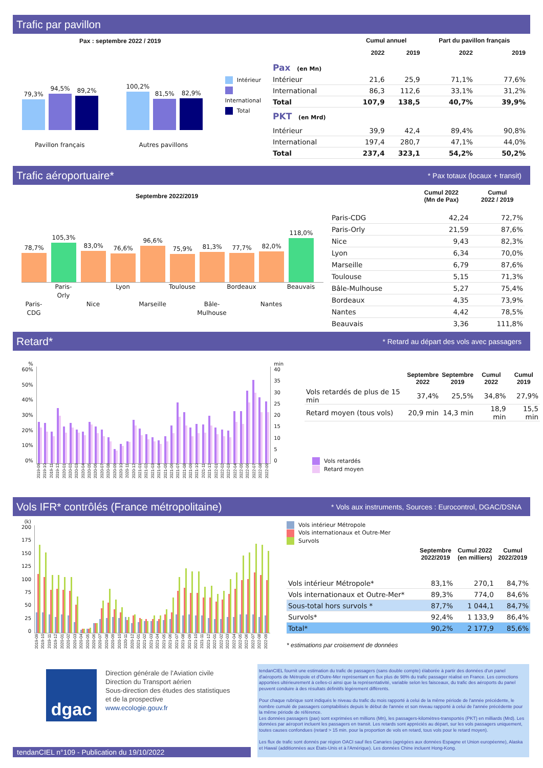Trafic par pavillon
Pax : septembre 2022 / 2019
79,3%
94,5%
89,2%
Pavillon français
100,2%
81,5%
82,9%
Autres pavillons
Intérieur
International
Total
| | Cumul annuel | | Part du pavillon français | |
| --- | --- | --- | --- | --- |
| | 2022 | 2019 | 2022 | 2019 |
| Pax (en Mn) | | | | |
| Intérieur | 21,6 | 25,9 | 71,1% | 77,6% |
| International | 86,3 | 112,6 | 33,1% | 31,2% |
| Total | 107,9 | 138,5 | 40,7% | 39,9% |
| PKT (en Mrd) | | | | |
| Intérieur | 39,9 | 42,4 | 89,4% | 90,8% |
| International | 197,4 | 280,7 | 47,1% | 44,0% |
| Total | 237,4 | 323,1 | 54,2% | 50,2% |
Trafic aéroportuaire*
* Pax totaux (locaux + transit)
Septembre 2022/2019
78,7%
105,3%
83,0%
76,6%
96,6%
75,9%
81,3%
77,7%
82,0%
118,0%
Paris-Orly Lyon Toulouse Bordeaux Beauvais Paris-CDG Nice Marseille Bâle-Mulhouse Nantes
| | Cumul 2022 (Mn de Pax) | Cumul 2022 / 2019 |
| --- | --- | --- |
| Paris-CDG | 42,24 | 72,7% |
| Paris-Orly | 21,59 | 87,6% |
| Nice | 9,43 | 82,3% |
| Lyon | 6,34 | 70,0% |
| Marseille | 6,79 | 87,6% |
| Toulouse | 5,15 | 71,3% |
| Bâle-Mulhouse | 5,27 | 75,4% |
| Bordeaux | 4,35 | 73,9% |
| Nantes | 4,42 | 78,5% |
| Beauvais | 3,36 | 111,8% |
Retard*
* Retard au départ des vols avec passagers
%
60%
50%
40%
30%
20%
10%
0%
min
40
35
30
25
20
15
10
5
0
2019-09 2019-10 2019-11 2019-12 2020-01 2020-02 2020-03 2020-04 2020-05 2020-06 2020-07 2020-08 2020-09 2020-10 2020-11 2020-12 2021-01 2021-02 2021-03 2021-04 2021-05 2021-06 2021-07 2021-08 2021-09 2021-10 2021-11 2021-12 2022-01 2022-02 2022-03 2022-04 2022-05 2022-06 2022-07 2022-08 2022-09
| | Septembre 2022 | Septembre 2019 | Cumul 2022 | Cumul 2019 |
| --- | --- | --- | --- | --- |
| Vols retardés de plus de 15 min | 37,4% | 25,5% | 34,8% | 27,9% |
| Retard moyen (tous vols) | 20,9 min | 14,3 min | 18,9 min | 15,5 min |
Vols retardés
Retard moyen
Vols IFR* contrôlés (France métropolitaine)
* Vols aux instruments, Sources : Eurocontrol, DGAC/DSNA
(k)
200
175
150
125
100
75
50
25
0
2019-09 2019-10 2019-11 2019-12 2020-01 2020-02 2020-03 2020-04 2020-05 2020-06 2020-07 2020-08 2020-09 2020-10 2020-11 2020-12 2021-01 2021-02 2021-03 2021-04 2021-05 2021-06 2021-07 2021-08 2021-09 2021-10 2021-11 2021-12 2022-01 2022-02 2022-03 2022-04 2022-05 2022-06 2022-07 2022-08 2022-09
Vols intérieur Métropole
Vols internationaux et Outre-Mer
Survols
| | Septembre 2022/2019 | Cumul 2022 (en milliers) | Cumul 2022/2019 |
| --- | --- | --- | --- |
| Vols intérieur Métropole* | 83,1% | 270,1 | 84,7% |
| Vols internationaux et Outre-Mer* | 89,3% | 774,0 | 84,6% |
| Sous-total hors survols * | 87,7% | 1 044,1 | 84,7% |
| Survols* | 92,4% | 1 133,9 | 86,4% |
| Total* | 90,2% | 2 177,9 | 85,6% |
* estimations par croisement de données
dgac
Direction générale de l’Aviation civile
Direction du Transport aérien
Sous-direction des études des statistiques
et de la prospective
www.ecologie.gouv.fr
tendanCIEL n°109 - Publication du 19/10/2022
tendanCIEL fournit une estimation du trafic de passagers (sans double compte) élaborée à partir des données d'un panel d'aéroports de Métropole et d'Outre-Mer représentant en flux plus de 98% du trafic passager réalisé en France. Les corrections apportées ultérieurement à celles-ci ainsi que la représentativité, variable selon les faisceaux, du trafic des aéroports du panel peuvent conduire à des résultats définitifs légèrement différents.
Pour chaque rubrique sont indiqués le niveau du trafic du mois rapporté à celui de la même période de l'année précédente, le nombre cumulé de passagers comptabilisés depuis le début de l'année et son niveau rapporté à celui de l'année précédente pour la même période de référence.
Les données passagers (pax) sont exprimées en millions (Mn), les passagers-kilomètres-transportés (PKT) en milliards (Mrd). Les données par aéroport incluent les passagers en transit. Les retards sont appréciés au départ, sur les vols passagers uniquement, toutes causes confondues (retard > 15 min. pour la proportion de vols en retard, tous vols pour le retard moyen).
Les flux de trafic sont donnés par région OACI sauf Iles Canaries (agrégées aux données Espagne et Union européenne), Alaska et Hawaï (additionnées aux États-Unis et à l'Amérique). Les données Chine incluent Hong-Kong.